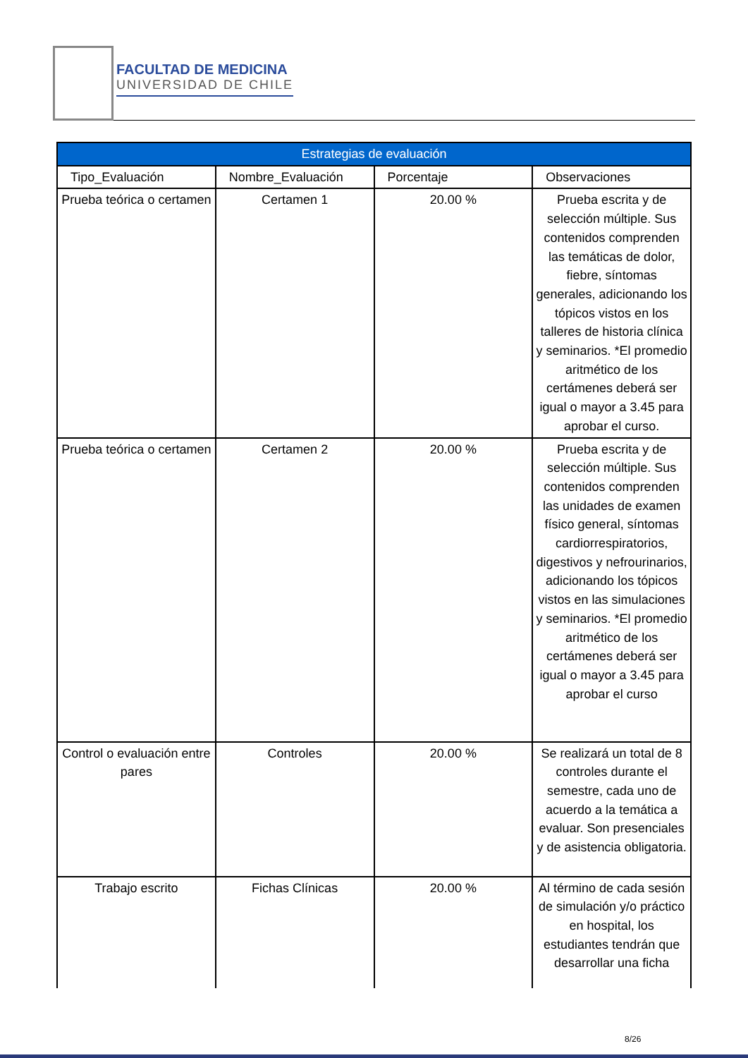FACULTAD DE MEDICINA
UNIVERSIDAD DE CHILE
| Estrategias de evaluación | | | |
| --- | --- | --- | --- |
| Tipo_Evaluación | Nombre_Evaluación | Porcentaje | Observaciones |
| Prueba teórica o certamen | Certamen 1 | 20.00 % | Prueba escrita y de selección múltiple. Sus contenidos comprenden las temáticas de dolor, fiebre, síntomas generales, adicionando los tópicos vistos en los talleres de historia clínica y seminarios. *El promedio aritmético de los certámenes deberá ser igual o mayor a 3.45 para aprobar el curso. |
| Prueba teórica o certamen | Certamen 2 | 20.00 % | Prueba escrita y de selección múltiple. Sus contenidos comprenden las unidades de examen físico general, síntomas cardiorrespiratorios, digestivos y nefrourinarios, adicionando los tópicos vistos en las simulaciones y seminarios. *El promedio aritmético de los certámenes deberá ser igual o mayor a 3.45 para aprobar el curso |
| Control o evaluación entre pares | Controles | 20.00 % | Se realizará un total de 8 controles durante el semestre, cada uno de acuerdo a la temática a evaluar. Son presenciales y de asistencia obligatoria. |
| Trabajo escrito | Fichas Clínicas | 20.00 % | Al término de cada sesión de simulación y/o práctico en hospital, los estudiantes tendrán que desarrollar una ficha |
8/26